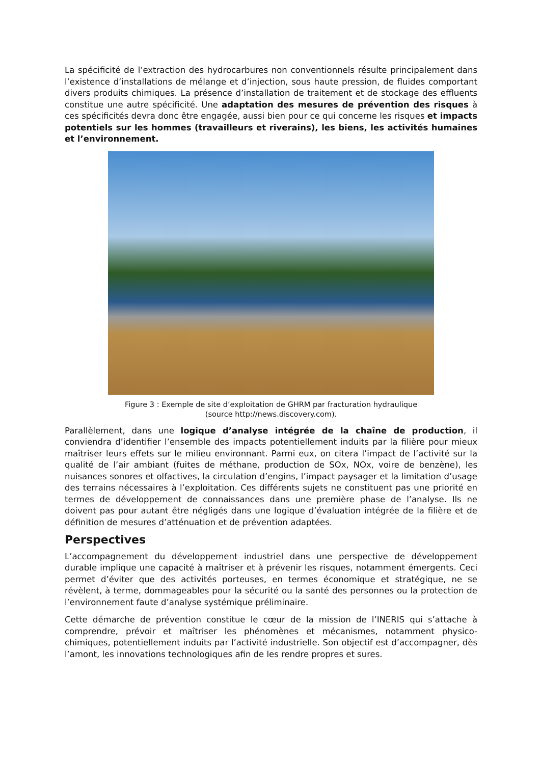La spécificité de l’extraction des hydrocarbures non conventionnels résulte principalement dans l’existence d’installations de mélange et d’injection, sous haute pression, de fluides comportant divers produits chimiques. La présence d’installation de traitement et de stockage des effluents constitue une autre spécificité. Une adaptation des mesures de prévention des risques à ces spécificités devra donc être engagée, aussi bien pour ce qui concerne les risques et impacts potentiels sur les hommes (travailleurs et riverains), les biens, les activités humaines et l’environnement.
Figure 3 : Exemple de site d’exploitation de GHRM par fracturation hydraulique
(source http://news.discovery.com).
Parallèlement, dans une logique d’analyse intégrée de la chaîne de production, il conviendra d’identifier l’ensemble des impacts potentiellement induits par la filière pour mieux maîtriser leurs effets sur le milieu environnant. Parmi eux, on citera l’impact de l’activité sur la qualité de l’air ambiant (fuites de méthane, production de SOx, NOx, voire de benzène), les nuisances sonores et olfactives, la circulation d’engins, l’impact paysager et la limitation d’usage des terrains nécessaires à l’exploitation. Ces différents sujets ne constituent pas une priorité en termes de développement de connaissances dans une première phase de l’analyse. Ils ne doivent pas pour autant être négligés dans une logique d’évaluation intégrée de la filière et de définition de mesures d’atténuation et de prévention adaptées.
Perspectives
L’accompagnement du développement industriel dans une perspective de développement durable implique une capacité à maîtriser et à prévenir les risques, notamment émergents. Ceci permet d’éviter que des activités porteuses, en termes économique et stratégique, ne se révèlent, à terme, dommageables pour la sécurité ou la santé des personnes ou la protection de l’environnement faute d’analyse systémique préliminaire.
Cette démarche de prévention constitue le cœur de la mission de l’INERIS qui s’attache à comprendre, prévoir et maîtriser les phénomènes et mécanismes, notamment physico-chimiques, potentiellement induits par l’activité industrielle. Son objectif est d’accompagner, dès l’amont, les innovations technologiques afin de les rendre propres et sures.